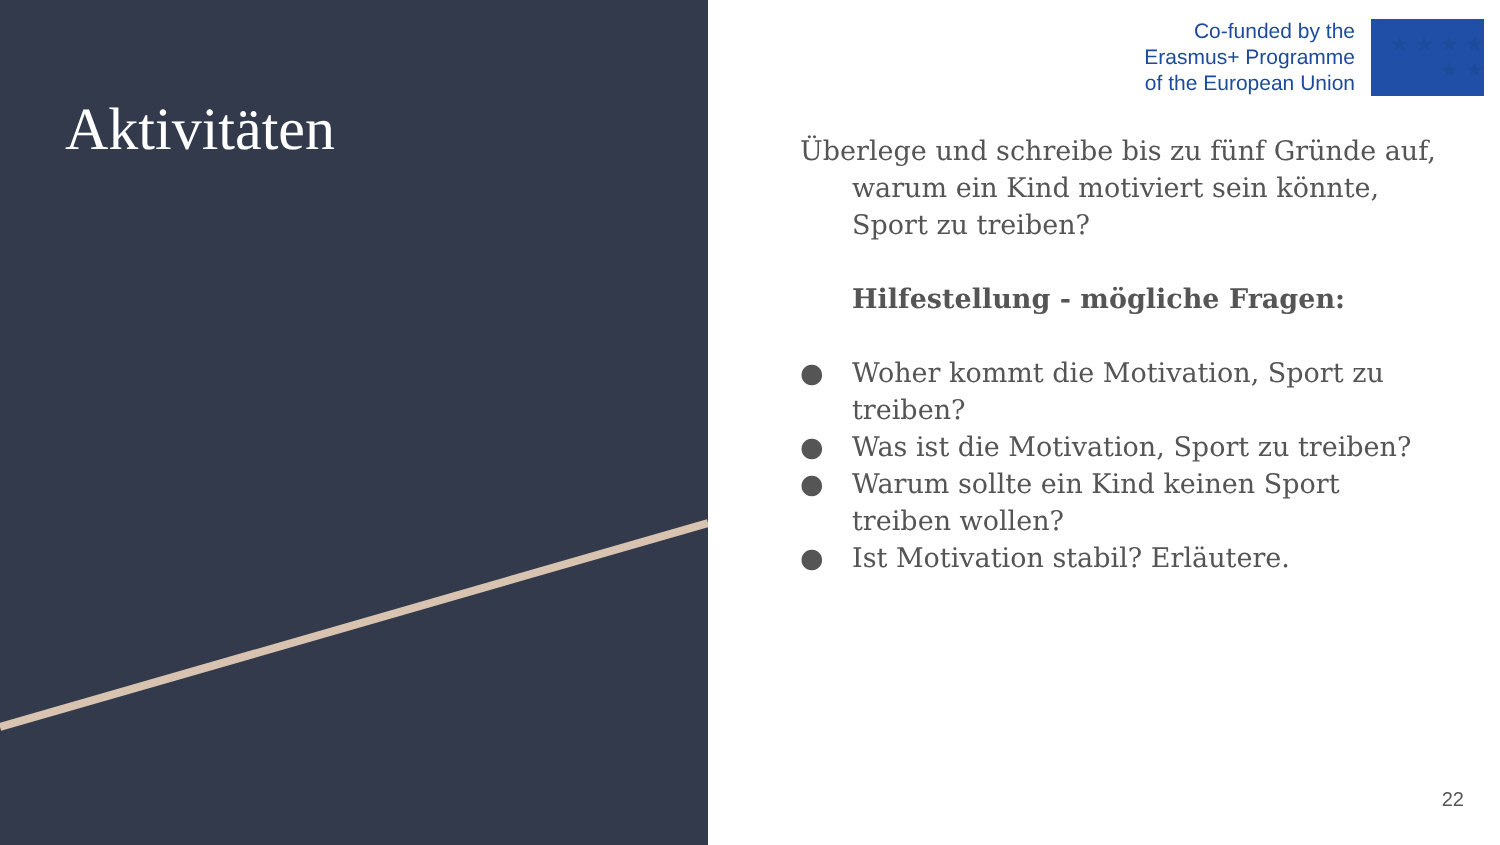Aktivitäten
Co-funded by the
Erasmus+ Programme
of the European Union
★ ★ ★ ★ ★ ★
Überlege und schreibe bis zu fünf Gründe auf,
warum ein Kind motiviert sein könnte, Sport zu treiben?
Hilfestellung - mögliche Fragen:
● Woher kommt die Motivation, Sport zu treiben?
● Was ist die Motivation, Sport zu treiben?
● Warum sollte ein Kind keinen Sport treiben wollen?
● Ist Motivation stabil? Erläutere.
22